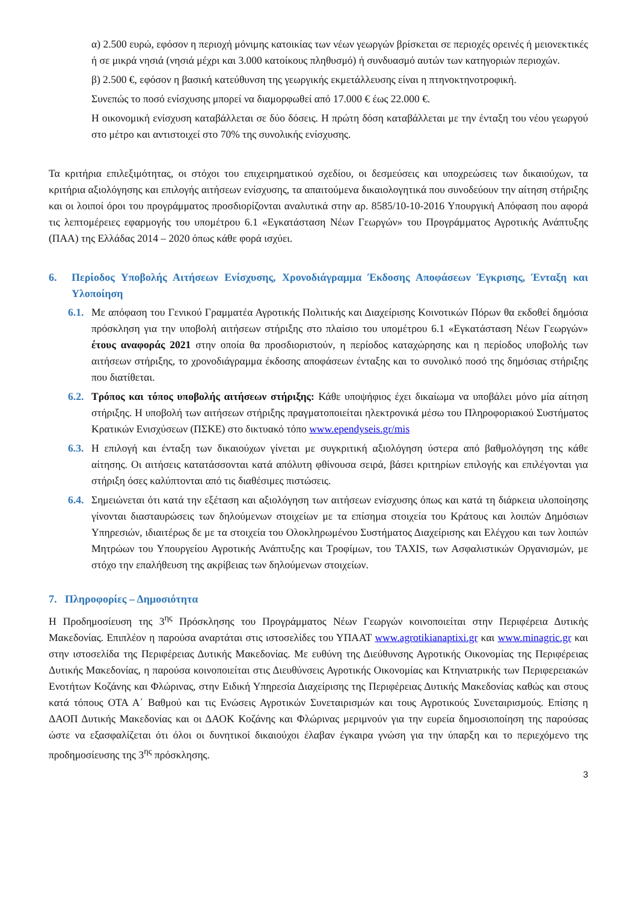α) 2.500 ευρώ, εφόσον η περιοχή μόνιμης κατοικίας των νέων γεωργών βρίσκεται σε περιοχές ορεινές ή μειονεκτικές ή σε μικρά νησιά (νησιά μέχρι και 3.000 κατοίκους πληθυσμό) ή συνδυασμό αυτών των κατηγοριών περιοχών.
β) 2.500 €, εφόσον η βασική κατεύθυνση της γεωργικής εκμετάλλευσης είναι η πτηνοκτηνοτροφική.
Συνεπώς το ποσό ενίσχυσης μπορεί να διαμορφωθεί από 17.000 € έως 22.000 €.
Η οικονομική ενίσχυση καταβάλλεται σε δύο δόσεις. Η πρώτη δόση καταβάλλεται με την ένταξη του νέου γεωργού στο μέτρο και αντιστοιχεί στο 70% της συνολικής ενίσχυσης.
Τα κριτήρια επιλεξιμότητας, οι στόχοι του επιχειρηματικού σχεδίου, οι δεσμεύσεις και υποχρεώσεις των δικαιούχων, τα κριτήρια αξιολόγησης και επιλογής αιτήσεων ενίσχυσης, τα απαιτούμενα δικαιολογητικά που συνοδεύουν την αίτηση στήριξης και οι λοιποί όροι του προγράμματος προσδιορίζονται αναλυτικά στην αρ. 8585/10-10-2016 Υπουργική Απόφαση που αφορά τις λεπτομέρειες εφαρμογής του υπομέτρου 6.1 «Εγκατάσταση Νέων Γεωργών» του Προγράμματος Αγροτικής Ανάπτυξης (ΠΑΑ) της Ελλάδας 2014 – 2020 όπως κάθε φορά ισχύει.
6. Περίοδος Υποβολής Αιτήσεων Ενίσχυσης, Χρονοδιάγραμμα Έκδοσης Αποφάσεων Έγκρισης, Ένταξη και Υλοποίηση
6.1. Με απόφαση του Γενικού Γραμματέα Αγροτικής Πολιτικής και Διαχείρισης Κοινοτικών Πόρων θα εκδοθεί δημόσια πρόσκληση για την υποβολή αιτήσεων στήριξης στο πλαίσιο του υπομέτρου 6.1 «Εγκατάσταση Νέων Γεωργών» έτους αναφοράς 2021 στην οποία θα προσδιοριστούν, η περίοδος καταχώρησης και η περίοδος υποβολής των αιτήσεων στήριξης, το χρονοδιάγραμμα έκδοσης αποφάσεων ένταξης και το συνολικό ποσό της δημόσιας στήριξης που διατίθεται.
6.2. Τρόπος και τόπος υποβολής αιτήσεων στήριξης: Κάθε υποψήφιος έχει δικαίωμα να υποβάλει μόνο μία αίτηση στήριξης. Η υποβολή των αιτήσεων στήριξης πραγματοποιείται ηλεκτρονικά μέσω του Πληροφοριακού Συστήματος Κρατικών Ενισχύσεων (ΠΣΚΕ) στο δικτυακό τόπο www.ependyseis.gr/mis
6.3. Η επιλογή και ένταξη των δικαιούχων γίνεται με συγκριτική αξιολόγηση ύστερα από βαθμολόγηση της κάθε αίτησης. Οι αιτήσεις κατατάσσονται κατά απόλυτη φθίνουσα σειρά, βάσει κριτηρίων επιλογής και επιλέγονται για στήριξη όσες καλύπτονται από τις διαθέσιμες πιστώσεις.
6.4. Σημειώνεται ότι κατά την εξέταση και αξιολόγηση των αιτήσεων ενίσχυσης όπως και κατά τη διάρκεια υλοποίησης γίνονται διασταυρώσεις των δηλούμενων στοιχείων με τα επίσημα στοιχεία του Κράτους και λοιπών Δημόσιων Υπηρεσιών, ιδιαιτέρως δε με τα στοιχεία του Ολοκληρωμένου Συστήματος Διαχείρισης και Ελέγχου και των λοιπών Μητρώων του Υπουργείου Αγροτικής Ανάπτυξης και Τροφίμων, του TAXIS, των Ασφαλιστικών Οργανισμών, με στόχο την επαλήθευση της ακρίβειας των δηλούμενων στοιχείων.
7. Πληροφορίες – Δημοσιότητα
Η Προδημοσίευση της 3<sup>ης</sup> Πρόσκλησης του Προγράμματος Νέων Γεωργών κοινοποιείται στην Περιφέρεια Δυτικής Μακεδονίας. Επιπλέον η παρούσα αναρτάται στις ιστοσελίδες του ΥΠΑΑΤ www.agrotikianaptixi.gr και www.minagric.gr και στην ιστοσελίδα της Περιφέρειας Δυτικής Μακεδονίας. Με ευθύνη της Διεύθυνσης Αγροτικής Οικονομίας της Περιφέρειας Δυτικής Μακεδονίας, η παρούσα κοινοποιείται στις Διευθύνσεις Αγροτικής Οικονομίας και Κτηνιατρικής των Περιφερειακών Ενοτήτων Κοζάνης και Φλώρινας, στην Ειδική Υπηρεσία Διαχείρισης της Περιφέρειας Δυτικής Μακεδονίας καθώς και στους κατά τόπους ΟΤΑ Α΄ Βαθμού και τις Ενώσεις Αγροτικών Συνεταιρισμών και τους Αγροτικούς Συνεταιρισμούς. Επίσης η ΔΑΟΠ Δυτικής Μακεδονίας και οι ΔΑΟΚ Κοζάνης και Φλώρινας μεριμνούν για την ευρεία δημοσιοποίηση της παρούσας ώστε να εξασφαλίζεται ότι όλοι οι δυνητικοί δικαιούχοι έλαβαν έγκαιρα γνώση για την ύπαρξη και το περιεχόμενο της προδημοσίευσης της 3<sup>ης</sup> πρόσκλησης.
3